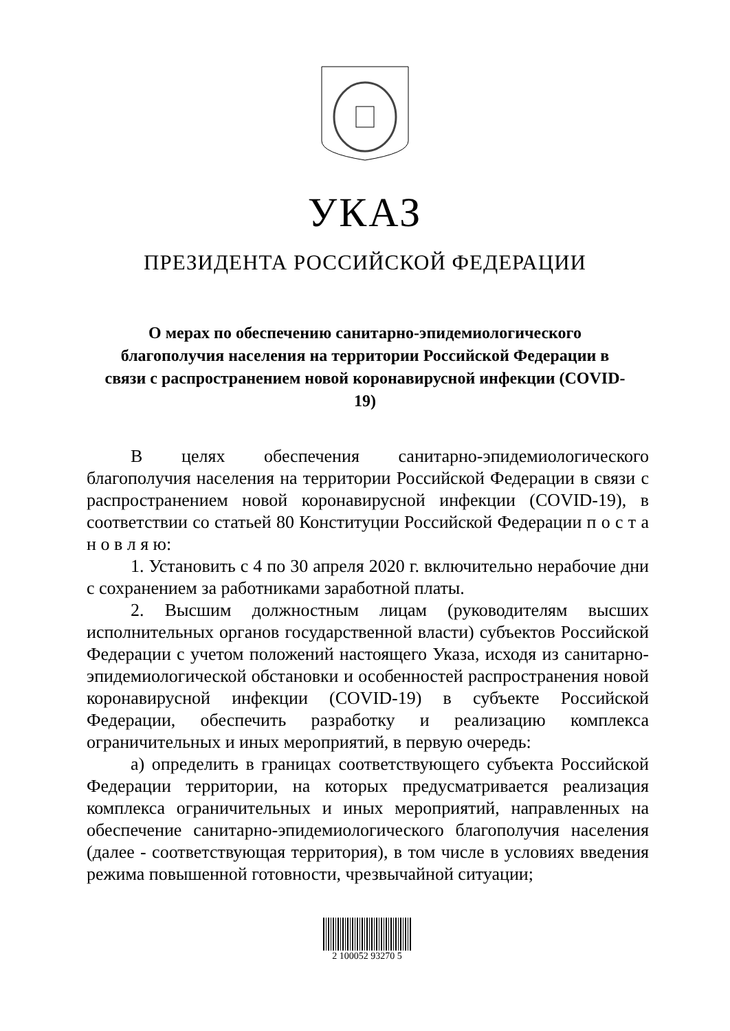УКАЗ
ПРЕЗИДЕНТА РОССИЙСКОЙ ФЕДЕРАЦИИ
О мерах по обеспечению санитарно-эпидемиологического благополучия населения на территории Российской Федерации в связи с распространением новой коронавирусной инфекции (COVID-19)
В целях обеспечения санитарно-эпидемиологического благополучия населения на территории Российской Федерации в связи с распространением новой коронавирусной инфекции (COVID-19), в соответствии со статьей 80 Конституции Российской Федерации п о с т а н о в л я ю:
1. Установить с 4 по 30 апреля 2020 г. включительно нерабочие дни с сохранением за работниками заработной платы.
2. Высшим должностным лицам (руководителям высших исполнительных органов государственной власти) субъектов Российской Федерации с учетом положений настоящего Указа, исходя из санитарно-эпидемиологической обстановки и особенностей распространения новой коронавирусной инфекции (COVID-19) в субъекте Российской Федерации, обеспечить разработку и реализацию комплекса ограничительных и иных мероприятий, в первую очередь:
а) определить в границах соответствующего субъекта Российской Федерации территории, на которых предусматривается реализация комплекса ограничительных и иных мероприятий, направленных на обеспечение санитарно-эпидемиологического благополучия населения (далее - соответствующая территория), в том числе в условиях введения режима повышенной готовности, чрезвычайной ситуации;
2 100052 93270 5